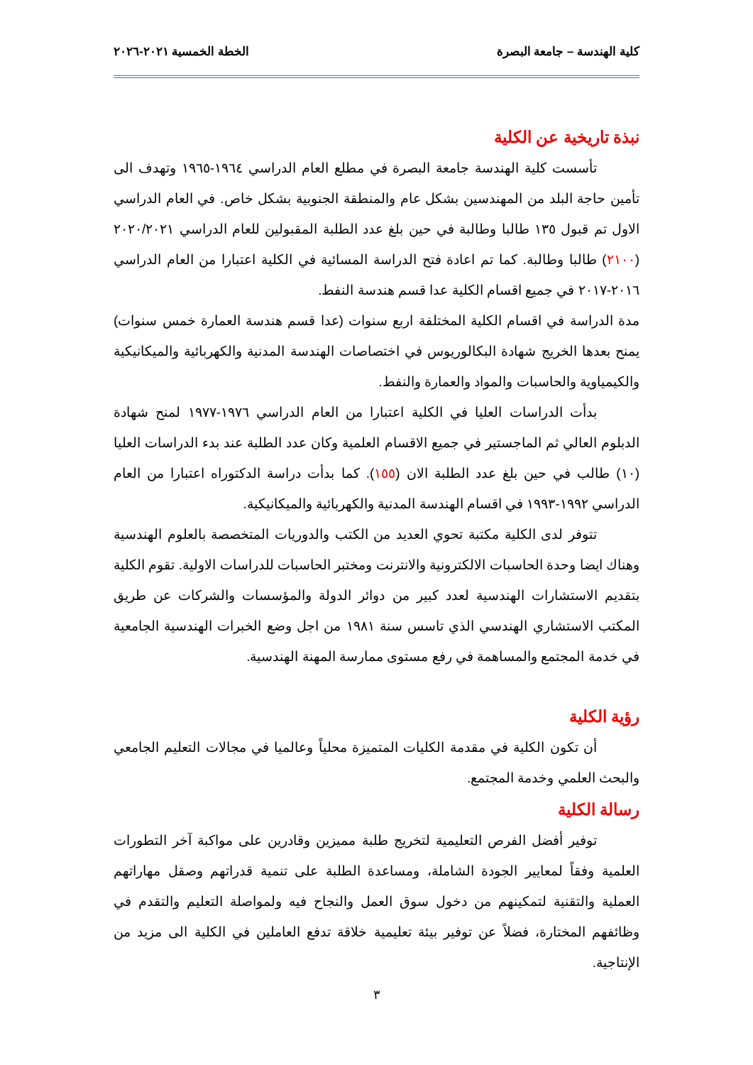كلية الهندسة – جامعة البصرة الخطة الخمسية ٢٠٢١-٢٠٢٦
نبذة تاريخية عن الكلية
تأسست كلية الهندسة جامعة البصرة في مطلع العام الدراسي ١٩٦٤-١٩٦٥ وتهدف الى تأمين حاجة البلد من المهندسين بشكل عام والمنطقة الجنوبية بشكل خاص. في العام الدراسي الاول تم قبول ١٣٥ طالبا وطالبة في حين بلغ عدد الطلبة المقبولين للعام الدراسي ٢٠٢٠/٢٠٢١ (٢١٠٠) طالبا وطالبة. كما تم اعادة فتح الدراسة المسائية في الكلية اعتبارا من العام الدراسي ٢٠١٦-٢٠١٧ في جميع اقسام الكلية عدا قسم هندسة النفط.
مدة الدراسة في اقسام الكلية المختلفة اربع سنوات (عدا قسم هندسة العمارة خمس سنوات) يمنح بعدها الخريج شهادة البكالوريوس في اختصاصات الهندسة المدنية والكهربائية والميكانيكية والكيمياوية والحاسبات والمواد والعمارة والنفط.
بدأت الدراسات العليا في الكلية اعتبارا من العام الدراسي ١٩٧٦-١٩٧٧ لمنح شهادة الدبلوم العالي ثم الماجستير في جميع الاقسام العلمية وكان عدد الطلبة عند بدء الدراسات العليا (١٠) طالب في حين بلغ عدد الطلبة الان (١٥٥). كما بدأت دراسة الدكتوراه اعتبارا من العام الدراسي ١٩٩٢-١٩٩٣ في اقسام الهندسة المدنية والكهربائية والميكانيكية.
تتوفر لدى الكلية مكتبة تحوي العديد من الكتب والدوريات المتخصصة بالعلوم الهندسية وهناك ايضا وحدة الحاسبات الالكترونية والانترنت ومختبر الحاسبات للدراسات الاولية. تقوم الكلية بتقديم الاستشارات الهندسية لعدد كبير من دوائر الدولة والمؤسسات والشركات عن طريق المكتب الاستشاري الهندسي الذي تاسس سنة ١٩٨١ من اجل وضع الخبرات الهندسية الجامعية في خدمة المجتمع والمساهمة في رفع مستوى ممارسة المهنة الهندسية.
رؤية الكلية
أن تكون الكلية في مقدمة الكليات المتميزة محلياً وعالميا في مجالات التعليم الجامعي والبحث العلمي وخدمة المجتمع.
رسالة الكلية
توفير أفضل الفرص التعليمية لتخريج طلبة مميزين وقادرين على مواكبة آخر التطورات العلمية وفقاً لمعايير الجودة الشاملة، ومساعدة الطلبة على تنمية قدراتهم وصقل مهاراتهم العملية والتقنية لتمكينهم من دخول سوق العمل والنجاح فيه ولمواصلة التعليم والتقدم في وظائفهم المختارة، فضلاً عن توفير بيئة تعليمية خلاقة تدفع العاملين في الكلية الى مزيد من الإنتاجية.
٣